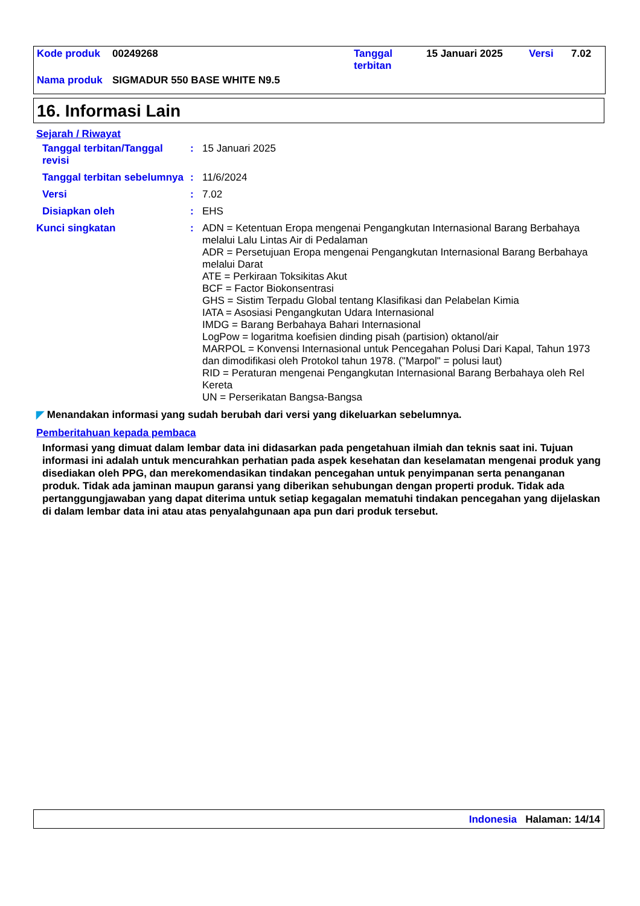| Kode produk | 00249268 | Tanggal terbitan | 15 Januari 2025 | Versi | 7.02 |
| Nama produk | SIGMADUR 550 BASE WHITE N9.5 | | | | |
16. Informasi Lain
Sejarah / Riwayat
Tanggal terbitan/Tanggal revisi
: 15 Januari 2025
Tanggal terbitan sebelumnya
: 11/6/2024
Versi : 7.02
Disiapkan oleh : EHS
Kunci singkatan : ADN = Ketentuan Eropa mengenai Pengangkutan Internasional Barang Berbahaya melalui Lalu Lintas Air di Pedalaman
ADR = Persetujuan Eropa mengenai Pengangkutan Internasional Barang Berbahaya melalui Darat
ATE = Perkiraan Toksikitas Akut
BCF = Factor Biokonsentrasi
GHS = Sistim Terpadu Global tentang Klasifikasi dan Pelabelan Kimia
IATA = Asosiasi Pengangkutan Udara Internasional
IMDG = Barang Berbahaya Bahari Internasional
LogPow = logaritma koefisien dinding pisah (partision) oktanol/air
MARPOL = Konvensi Internasional untuk Pencegahan Polusi Dari Kapal, Tahun 1973 dan dimodifikasi oleh Protokol tahun 1978. ("Marpol" = polusi laut)
RID = Peraturan mengenai Pengangkutan Internasional Barang Berbahaya oleh Rel Kereta
UN = Perserikatan Bangsa-Bangsa
◤ Menandakan informasi yang sudah berubah dari versi yang dikeluarkan sebelumnya.
Pemberitahuan kepada pembaca
Informasi yang dimuat dalam lembar data ini didasarkan pada pengetahuan ilmiah dan teknis saat ini. Tujuan informasi ini adalah untuk mencurahkan perhatian pada aspek kesehatan dan keselamatan mengenai produk yang disediakan oleh PPG, dan merekomendasikan tindakan pencegahan untuk penyimpanan serta penanganan produk. Tidak ada jaminan maupun garansi yang diberikan sehubungan dengan properti produk. Tidak ada pertanggungjawaban yang dapat diterima untuk setiap kegagalan mematuhi tindakan pencegahan yang dijelaskan di dalam lembar data ini atau atas penyalahgunaan apa pun dari produk tersebut.
Indonesia Halaman: 14/14